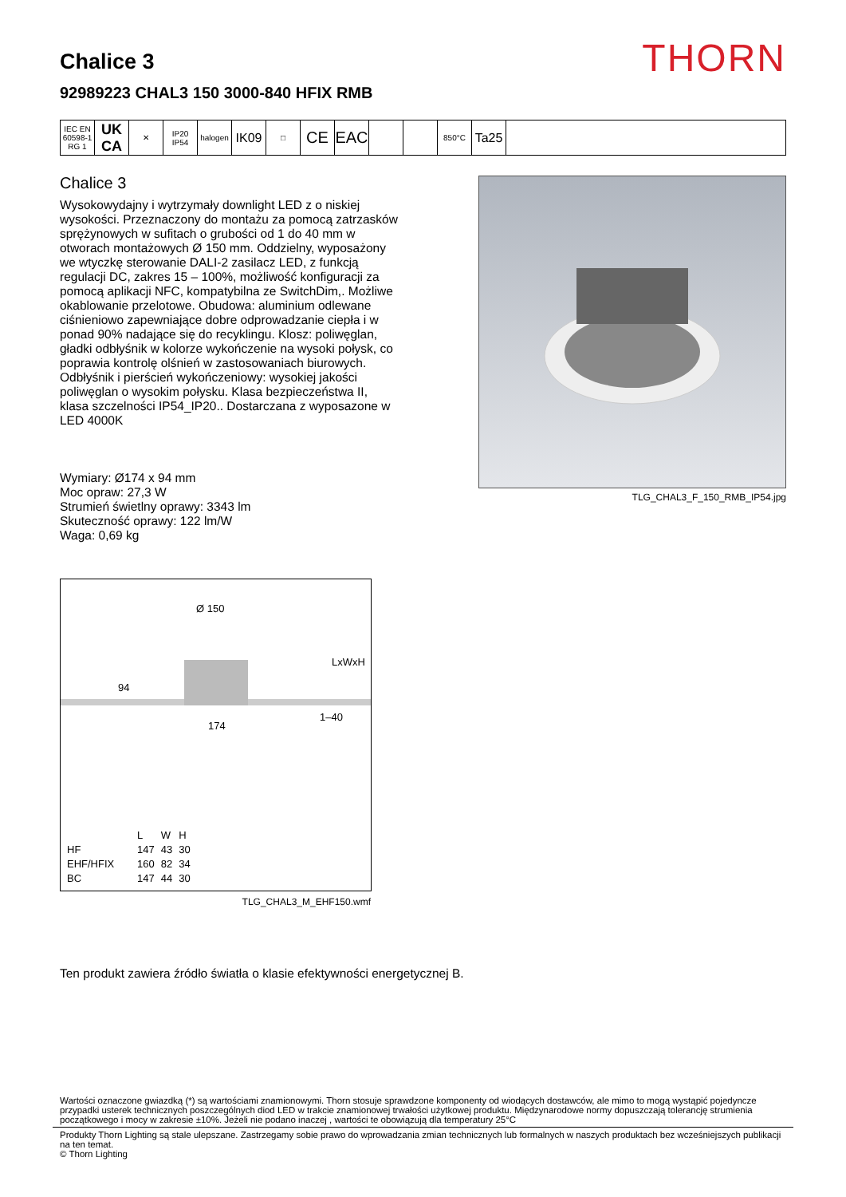THORN
Chalice 3
92989223 CHAL3 150 3000-840 HFIX RMB
IEC EN 60598-1 RG 1
UK CA
✕ IP20 IP54
halogen
IK09
□
CE EAC
850°C
Ta25
Chalice 3
Wysokowydajny i wytrzymały downlight LED z o niskiej wysokości. Przeznaczony do montażu za pomocą zatrzasków sprężynowych w sufitach o grubości od 1 do 40 mm w otworach montażowych Ø 150 mm. Oddzielny, wyposażony we wtyczkę sterowanie DALI-2 zasilacz LED, z funkcją regulacji DC, zakres 15 – 100%, możliwość konfiguracji za pomocą aplikacji NFC, kompatybilna ze SwitchDim,. Możliwe okablowanie przelotowe. Obudowa: aluminium odlewane ciśnieniowo zapewniające dobre odprowadzanie ciepła i w ponad 90% nadające się do recyklingu. Klosz: poliwęglan, gładki odbłyśnik w kolorze wykończenie na wysoki połysk, co poprawia kontrolę olśnień w zastosowaniach biurowych. Odbłyśnik i pierścień wykończeniowy: wysokiej jakości poliwęglan o wysokim połysku. Klasa bezpieczeństwa II, klasa szczelności IP54_IP20.. Dostarczana z wyposazone w LED 4000K
Wymiary: Ø174 x 94 mm
Moc opraw: 27,3 W
Strumień świetlny oprawy: 3343 lm
Skuteczność oprawy: 122 lm/W
Waga: 0,69 kg
Ø 150
LxWxH
94
1–40
174
| | L | W | H |
| --- | --- | --- | --- |
| HF | 147 | 43 | 30 |
| EHF/HFIX | 160 | 82 | 34 |
| BC | 147 | 44 | 30 |
TLG_CHAL3_M_EHF150.wmf
TLG_CHAL3_F_150_RMB_IP54.jpg
Ten produkt zawiera źródło światła o klasie efektywności energetycznej B.
Wartości oznaczone gwiazdką (*) są wartościami znamionowymi. Thorn stosuje sprawdzone komponenty od wiodących dostawców, ale mimo to mogą wystąpić pojedyncze przypadki usterek technicznych poszczególnych diod LED w trakcie znamionowej trwałości użytkowej produktu. Międzynarodowe normy dopuszczają tolerancję strumienia początkowego i mocy w zakresie ±10%. Jeżeli nie podano inaczej , wartości te obowiązują dla temperatury 25°C
Produkty Thorn Lighting są stale ulepszane. Zastrzegamy sobie prawo do wprowadzania zmian technicznych lub formalnych w naszych produktach bez wcześniejszych publikacji na ten temat.
© Thorn Lighting